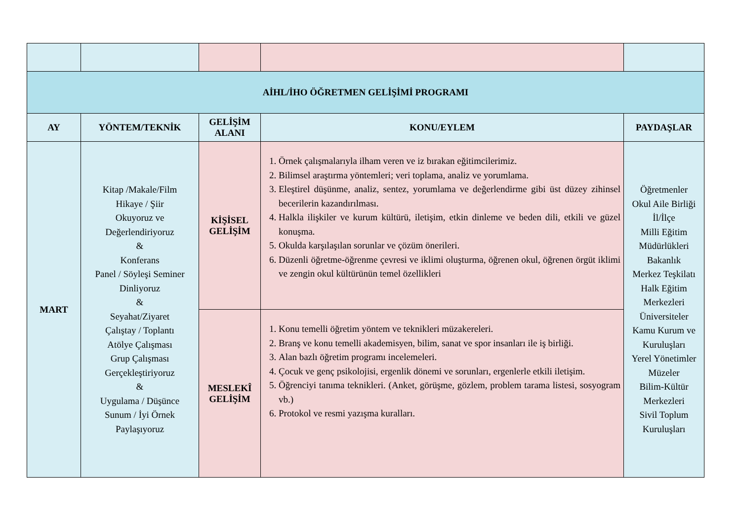| AİHL/İHO ÖĞRETMEN GELİŞİMİ PROGRAMI | | | | |
| --- | --- | --- | --- | --- |
| AY | YÖNTEM/TEKNİK | GELİŞİM ALANI | KONU/EYLEM | PAYDAŞLAR |
| MART | Kitap /Makale/Film Hikaye / Şiir Okuyoruz ve Değerlendiriyoruz & Konferans Panel / Söyleşi Seminer Dinliyoruz & Seyahat/Ziyaret Çalıştay / Toplantı Atölye Çalışması Grup Çalışması Gerçekleştiriyoruz & Uygulama / Düşünce Sunum / İyi Örnek Paylaşıyoruz | KİŞİSEL GELİŞİM | 1. Örnek çalışmalarıyla ilham veren ve iz bırakan eğitimcilerimiz. 2. Bilimsel araştırma yöntemleri; veri toplama, analiz ve yorumlama. 3. Eleştirel düşünme, analiz, sentez, yorumlama ve değerlendirme gibi üst düzey zihinsel becerilerin kazandırılması. 4. Halkla ilişkiler ve kurum kültürü, iletişim, etkin dinleme ve beden dili, etkili ve güzel konuşma. 5. Okulda karşılaşılan sorunlar ve çözüm önerileri. 6. Düzenli öğretme-öğrenme çevresi ve iklimi oluşturma, öğrenen okul, öğrenen örgüt iklimi ve zengin okul kültürünün temel özellikleri | Öğretmenler Okul Aile Birliği İl/İlçe Milli Eğitim Müdürlükleri Bakanlık Merkez Teşkilatı Halk Eğitim Merkezleri Üniversiteler Kamu Kurum ve Kuruluşları Yerel Yönetimler Müzeler Bilim-Kültür Merkezleri Sivil Toplum Kuruluşları |
| | | MESLEKÎ GELİŞİM | 1. Konu temelli öğretim yöntem ve teknikleri müzakereleri. 2. Branş ve konu temelli akademisyen, bilim, sanat ve spor insanları ile iş birliği. 3. Alan bazlı öğretim programı incelemeleri. 4. Çocuk ve genç psikolojisi, ergenlik dönemi ve sorunları, ergenlerle etkili iletişim. 5. Öğrenciyi tanıma teknikleri. (Anket, görüşme, gözlem, problem tarama listesi, sosyogram vb.) 6. Protokol ve resmi yazışma kuralları. | |